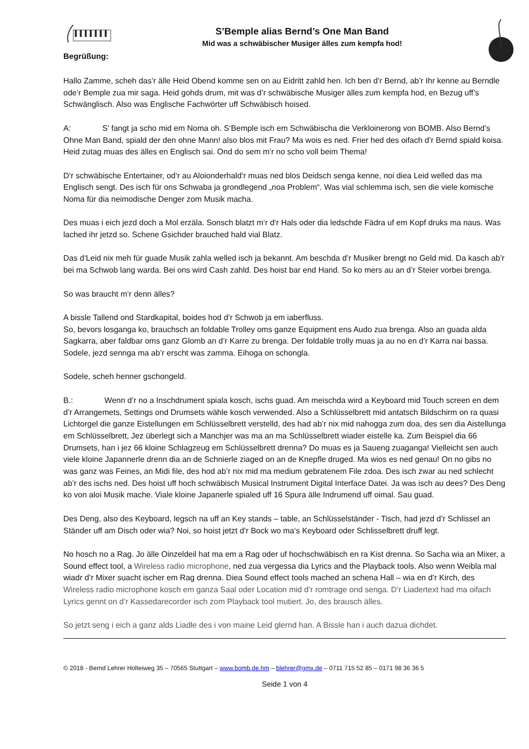S’Bemple alias Bernd’s One Man Band
Mid was a schwäbischer Musiger älles zum kempfa hod!
Begrüßung:
Hallo Zamme, scheh das’r älle Heid Obend komme sen on au Eidritt zahld hen. Ich ben d’r Bernd, ab’r Ihr kenne au Berndle ode’r Bemple zua mir saga. Heid gohds drum, mit was d’r schwäbische Musiger älles zum kempfa hod, en Bezug uff’s Schwänglisch. Also was Englische Fachwörter uff Schwäbisch hoised.
A: S’ fangt ja scho mid em Noma oh. S‘Bemple isch em Schwäbischa die Verkloinerong von BOMB. Also Bernd’s Ohne Man Band, spiald der den ohne Mann! also blos mit Frau? Ma wois es ned. Frier hed des oifach d’r Bernd spiald koisa. Heid zutag muas des älles en Englisch sai. Ond do sem m’r no scho voll beim Thema!
D‘r schwäbische Entertainer, od‘r au Aloionderhald‘r muas ned blos Deidsch senga kenne, noi diea Leid welled das ma Englisch sengt. Des isch für ons Schwaba ja grondlegend „noa Problem“. Was vial schlemma isch, sen die viele komische Noma für dia neimodische Denger zom Musik macha.
Des muas i eich jezd doch a Mol erzäla. Sonsch blatzt m‘r d‘r Hals oder dia ledschde Fädra uf em Kopf druks ma naus. Was lached ihr jetzd so. Schene Gsichder brauched hald vial Blatz.
Das d‘Leid nix meh für guade Musik zahla welled isch ja bekannt. Am beschda d’r Musiker brengt no Geld mid. Da kasch ab’r bei ma Schwob lang warda. Bei ons wird Cash zahld. Des hoist bar end Hand. So ko mers au an d’r Steier vorbei brenga.
So was braucht m‘r denn älles?
A bissle Tallend ond Stardkapital, boides hod d’r Schwob ja em iaberfluss.
So, bevors losganga ko, brauchsch an foldable Trolley oms ganze Equipment ens Audo zua brenga. Also an guada alda Sagkarra, aber faldbar oms ganz Glomb an d’r Karre zu brenga. Der foldable trolly muas ja au no en d’r Karra nai bassa. Sodele, jezd sennga ma ab’r erscht was zamma. Eihoga on schongla.
Sodele, scheh henner gschongeld.
B.: Wenn d’r no a Inschdrument spiala kosch, ischs guad. Am meischda wird a Keyboard mid Touch screen en dem d’r Arrangemets, Settings ond Drumsets wähle kosch verwended. Also a Schlüsselbrett mid antatsch Bildschirm on ra quasi Lichtorgel die ganze Eistellungen em Schlüsselbrett verstelld, des had ab’r nix mid nahogga zum doa, des sen dia Aistellunga em Schlüsselbrett, Jez überlegt sich a Manchjer was ma an ma Schlüsselbrett wiader eistelle ka. Zum Beispiel dia 66 Drumsets, han i jez 66 kloine Schlagzeug em Schlüsselbrett drenna? Do muas es ja Saueng zuaganga! Vielleicht sen auch viele kloine Japannerle drenn dia an de Schnierle ziaged on an de Knepfle druged. Ma wios es ned genau! On no gibs no was ganz was Feines, an Midi file, des hod ab’r nix mid ma medium gebratenem File zdoa. Des isch zwar au ned schlecht ab’r des ischs ned. Des hoist uff hoch schwäbisch Musical Instrument Digital Interface Datei. Ja was isch au dees? Des Deng ko von aloi Musik mache. Viale kloine Japanerle spialed uff 16 Spura älle Indrumend uff oimal. Sau guad.
Des Deng, also des Keyboard, legsch na uff an Key stands – table, an Schlüsselständer - Tisch, had jezd d’r Schlissel an Ständer uff am Disch oder wia? Noi, so hoist jetzt d’r Bock wo ma‘s Keyboard oder Schlisselbrett druff legt.
No hosch no a Rag. Jo älle Oinzeldeil hat ma em a Rag oder uf hochschwäbisch en ra Kist drenna. So Sacha wia an Mixer, a Sound effect tool, a Wireless radio microphone, ned zua vergessa dia Lyrics and the Playback tools. Also wenn Weibla mal wiadr d’r Mixer suacht ischer em Rag drenna. Diea Sound effect tools mached an schena Hall – wia en d’r Kirch, des Wireless radio microphone kosch em ganza Saal oder Location mid d’r romtrage ond senga. D’r Liadertext had ma oifach Lyrics gennt on d’r Kassedarecorder isch zom Playback tool mutiert. Jo, des brausch älles.
So jetzt seng i eich a ganz alds Liadle des i von maine Leid glernd han. A Bissle han i auch dazua dichdet.
© 2018 - Bernd Lehrer Holteiweg 35 – 70565 Stuttgart – www.bomb.de.hm – blehrer@gmx.de – 0711 715 52 85 – 0171 98 36 36 5
Seide 1 von 4